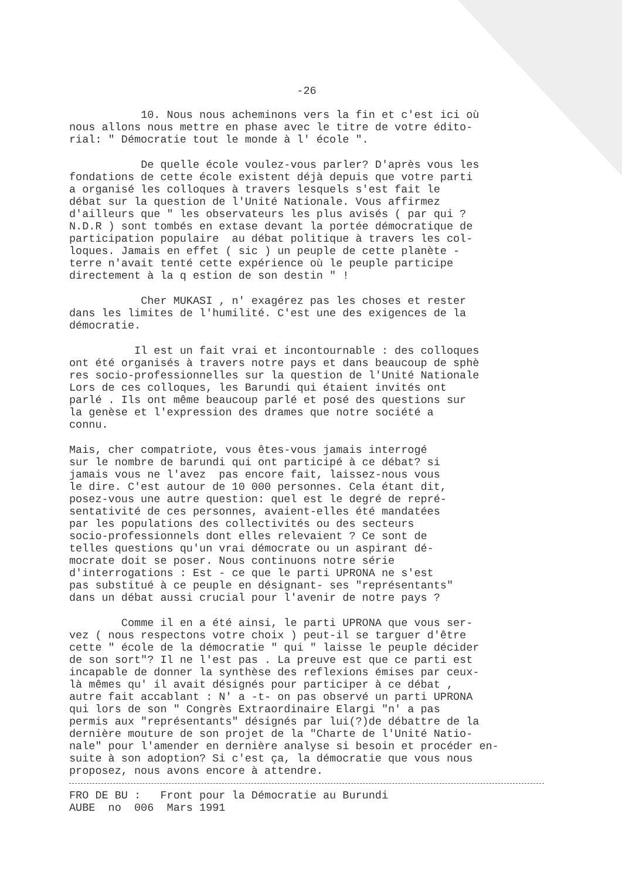-26
10. Nous nous acheminons vers la fin et c'est ici où nous allons nous mettre en phase avec le titre de votre édito- rial: " Démocratie tout le monde à l' école ".
De quelle école voulez-vous parler? D'après vous les fondations de cette école existent déjà depuis que votre parti a organisé les colloques à travers lesquels s'est fait le débat sur la question de l'Unité Nationale. Vous affirmez d'ailleurs que " les observateurs les plus avisés ( par qui ? N.D.R ) sont tombés en extase devant la portée démocratique de participation populaire au débat politique à travers les col- loques. Jamais en effet ( sic ) un peuple de cette planète - terre n'avait tenté cette expérience où le peuple participe directement à la q estion de son destin " !
Cher MUKASI , n' exagérez pas les choses et rester dans les limites de l'humilité. C'est une des exigences de la démocratie.
Il est un fait vrai et incontournable : des colloques ont été organisés à travers notre pays et dans beaucoup de sphè res socio-professionnelles sur la question de l'Unité Nationale Lors de ces colloques, les Barundi qui étaient invités ont parlé . Ils ont même beaucoup parlé et posé des questions sur la genèse et l'expression des drames que notre société a connu.
Mais, cher compatriote, vous êtes-vous jamais interrogé sur le nombre de barundi qui ont participé à ce débat? si jamais vous ne l'avez pas encore fait, laissez-nous vous le dire. C'est autour de 10 000 personnes. Cela étant dit, posez-vous une autre question: quel est le degré de repré- sentativité de ces personnes, avaient-elles été mandatées par les populations des collectivités ou des secteurs socio-professionnels dont elles relevaient ? Ce sont de telles questions qu'un vrai démocrate ou un aspirant dé- mocrate doit se poser. Nous continuons notre série d'interrogations : Est - ce que le parti UPRONA ne s'est pas substitué à ce peuple en désignant- ses "représentants" dans un débat aussi crucial pour l'avenir de notre pays ?
Comme il en a été ainsi, le parti UPRONA que vous ser- vez ( nous respectons votre choix ) peut-il se targuer d'être cette " école de la démocratie " qui " laisse le peuple décider de son sort"? Il ne l'est pas . La preuve est que ce parti est incapable de donner la synthèse des reflexions émises par ceux- là mêmes qu' il avait désignés pour participer à ce débat , autre fait accablant : N' a -t- on pas observé un parti UPRONA qui lors de son " Congrès Extraordinaire Elargi "n' a pas permis aux "représentants" désignés par lui(?)de débattre de la dernière mouture de son projet de la "Charte de l'Unité Natio- nale" pour l'amender en dernière analyse si besoin et procéder en- suite à son adoption? Si c'est ça, la démocratie que vous nous proposez, nous avons encore à attendre.
FRO DE BU : Front pour la Démocratie au Burundi AUBE no 006 Mars 1991